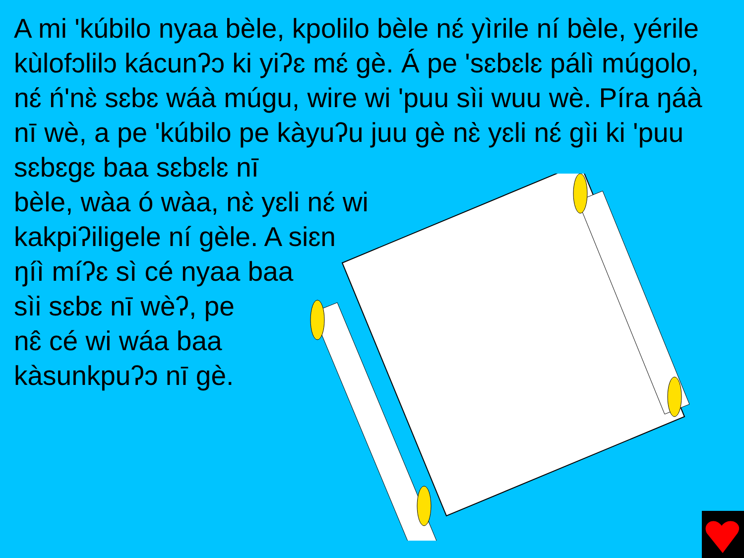A mi 'kúbilo nyaa bèle, kpolilo bèle nɛ́ yìrile ní bèle, yérile kùlofɔlilɔ kácunʔɔ ki yiʔɛ mɛ́ gè. Á pe 'sɛbɛlɛ pálì múgolo, nɛ́ ń'nɛ̀ sɛbɛ wáà múgu, wire wi 'puu sìi wuu wè. Píra ŋáà nī wè, a pe 'kúbilo pe kàyuʔu juu gè nɛ̀ yɛli nɛ́ gìi ki 'puu sɛbɛgɛ baa sɛbɛlɛ nī
bèle, wàa ó wàa, nɛ̀ yɛli nɛ́ wi
kakpiʔiligele ní gèle. A siɛn
ŋíì míʔɛ sì cé nyaa baa
sìi sɛbɛ nī wèʔ, pe
nɛ̂ cé wi wáa baa
kàsunkpuʔɔ nī gè.